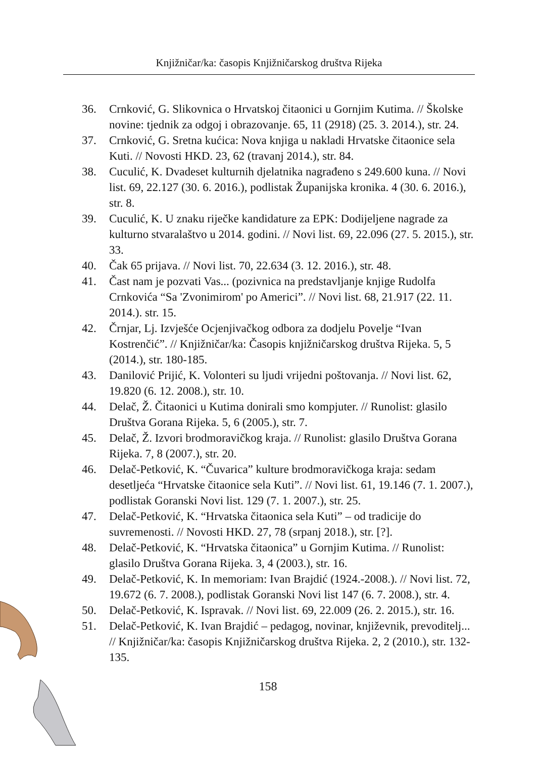Knjižničar/ka: časopis Knjižničarskog društva Rijeka
36. Crnković, G. Slikovnica o Hrvatskoj čitaonici u Gornjim Kutima. // Školske novine: tjednik za odgoj i obrazovanje. 65, 11 (2918) (25. 3. 2014.), str. 24.
37. Crnković, G. Sretna kućica: Nova knjiga u nakladi Hrvatske čitaonice sela Kuti. // Novosti HKD. 23, 62 (travanj 2014.), str. 84.
38. Cuculić, K. Dvadeset kulturnih djelatnika nagrađeno s 249.600 kuna. // Novi list. 69, 22.127 (30. 6. 2016.), podlistak Županijska kronika. 4 (30. 6. 2016.), str. 8.
39. Cuculić, K. U znaku riječke kandidature za EPK: Dodijeljene nagrade za kulturno stvaralaštvo u 2014. godini. // Novi list. 69, 22.096 (27. 5. 2015.), str. 33.
40. Čak 65 prijava. // Novi list. 70, 22.634 (3. 12. 2016.), str. 48.
41. Čast nam je pozvati Vas... (pozivnica na predstavljanje knjige Rudolfa Crnkovića “Sa 'Zvonimirom' po Americi”. // Novi list. 68, 21.917 (22. 11. 2014.). str. 15.
42. Črnjar, Lj. Izvješće Ocjenjivačkog odbora za dodjelu Povelje “Ivan Kostrenčić”. // Knjižničar/ka: Časopis knjižničarskog društva Rijeka. 5, 5 (2014.), str. 180-185.
43. Danilović Prijić, K. Volonteri su ljudi vrijedni poštovanja. // Novi list. 62, 19.820 (6. 12. 2008.), str. 10.
44. Delač, Ž. Čitaonici u Kutima donirali smo kompjuter. // Runolist: glasilo Društva Gorana Rijeka. 5, 6 (2005.), str. 7.
45. Delač, Ž. Izvori brodmoravičkog kraja. // Runolist: glasilo Društva Gorana Rijeka. 7, 8 (2007.), str. 20.
46. Delač-Petković, K. “Čuvarica” kulture brodmoravičkoga kraja: sedam desetljeća “Hrvatske čitaonice sela Kuti”. // Novi list. 61, 19.146 (7. 1. 2007.), podlistak Goranski Novi list. 129 (7. 1. 2007.), str. 25.
47. Delač-Petković, K. “Hrvatska čitaonica sela Kuti” – od tradicije do suvremenosti. // Novosti HKD. 27, 78 (srpanj 2018.), str. [?].
48. Delač-Petković, K. “Hrvatska čitaonica” u Gornjim Kutima. // Runolist: glasilo Društva Gorana Rijeka. 3, 4 (2003.), str. 16.
49. Delač-Petković, K. In memoriam: Ivan Brajdić (1924.-2008.). // Novi list. 72, 19.672 (6. 7. 2008.), podlistak Goranski Novi list 147 (6. 7. 2008.), str. 4.
50. Delač-Petković, K. Ispravak. // Novi list. 69, 22.009 (26. 2. 2015.), str. 16.
51. Delač-Petković, K. Ivan Brajdić – pedagog, novinar, književnik, prevoditelj... // Knjižničar/ka: časopis Knjižničarskog društva Rijeka. 2, 2 (2010.), str. 132-135.
158